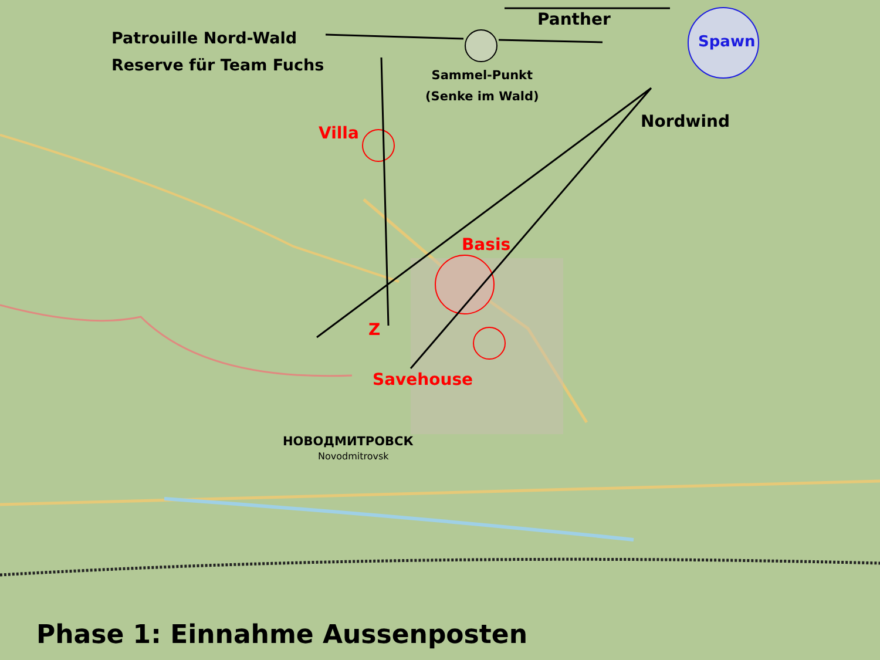Patrouille Nord-Wald
Reserve für Team Fuchs
Panther
Spawn
Sammel-Punkt
(Senke im Wald)
Nordwind
Villa
Basis
Z
Savehouse
НОВОДМИТРОВСК
Novodmitrovsk
Phase 1: Einnahme Aussenposten